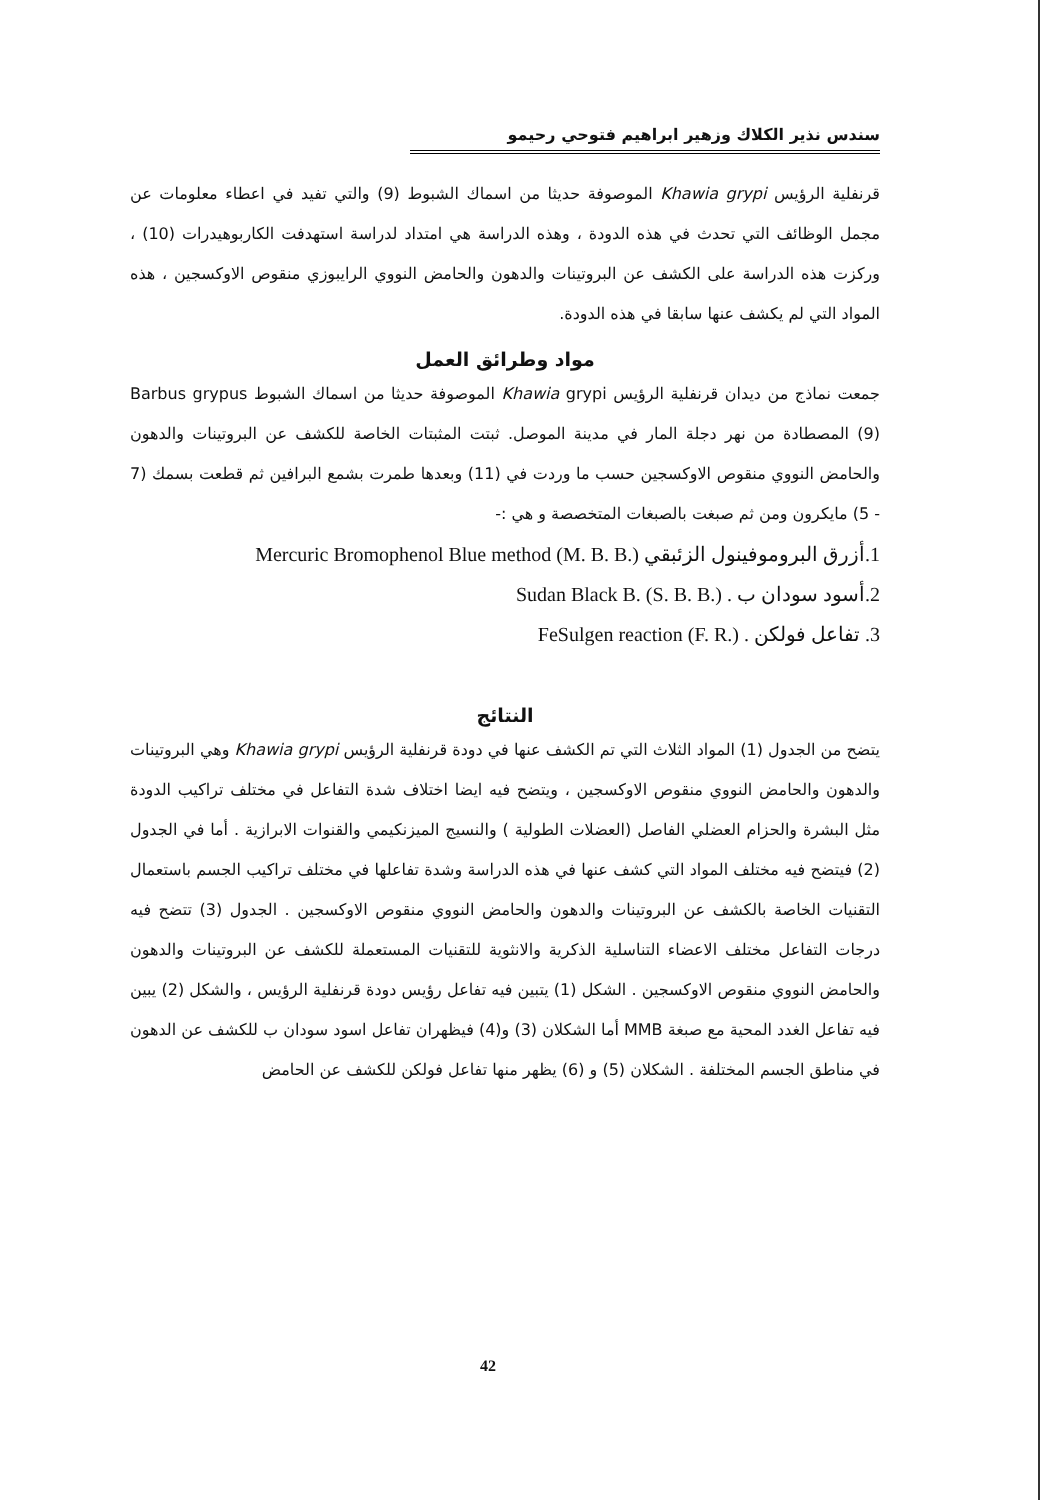سندس نذير الكلاك وزهير ابراهيم فتوحي رحيمو
قرنفلية الرؤيس Khawia grypi الموصوفة حديثا من اسماك الشبوط (9) والتي تفيد في اعطاء معلومات عن مجمل الوظائف التي تحدث في هذه الدودة ، وهذه الدراسة هي امتداد لدراسة استهدفت الكاربوهيدرات (10) ، وركزت هذه الدراسة على الكشف عن البروتينات والدهون والحامض النووي الرايبوزي منقوص الاوكسجين ، هذه المواد التي لم يكشف عنها سابقا في هذه الدودة.
مواد وطرائق العمل
جمعت نماذج من ديدان قرنفلية الرؤيس Khawia grypi الموصوفة حديثا من اسماك الشبوط Barbus grypus (9) المصطادة من نهر دجلة المار في مدينة الموصل. ثبتت المثبتات الخاصة للكشف عن البروتينات والدهون والحامض النووي منقوص الاوكسجين حسب ما وردت في (11) وبعدها طمرت بشمع البرافين ثم قطعت بسمك (7 - 5) مايكرون ومن ثم صبغت بالصبغات المتخصصة و هي :-
1.أزرق البروموفينول الزئبقي Mercuric Bromophenol Blue method (M. B. B.)
2.أسود سودان ب . Sudan Black B. (S. B. B.)
3. تفاعل فولكن . FeSulgen reaction (F. R.)
النتائج
يتضح من الجدول (1) المواد الثلاث التي تم الكشف عنها في دودة قرنفلية الرؤيس Khawia grypi وهي البروتينات والدهون والحامض النووي منقوص الاوكسجين ، ويتضح فيه ايضا اختلاف شدة التفاعل في مختلف تراكيب الدودة مثل البشرة والحزام العضلي الفاصل (العضلات الطولية ) والنسيج الميزنكيمي والقنوات الابرازية . أما في الجدول (2) فيتضح فيه مختلف المواد التي كشف عنها في هذه الدراسة وشدة تفاعلها في مختلف تراكيب الجسم باستعمال التقنيات الخاصة بالكشف عن البروتينات والدهون والحامض النووي منقوص الاوكسجين . الجدول (3) تتضح فيه درجات التفاعل مختلف الاعضاء التناسلية الذكرية والانثوية للتقنيات المستعملة للكشف عن البروتينات والدهون والحامض النووي منقوص الاوكسجين . الشكل (1) يتبين فيه تفاعل رؤيس دودة قرنفلية الرؤيس ، والشكل (2) يبين فيه تفاعل الغدد المحية مع صبغة MMB أما الشكلان (3) و(4) فيظهران تفاعل اسود سودان ب للكشف عن الدهون في مناطق الجسم المختلفة . الشكلان (5) و (6) يظهر منها تفاعل فولكن للكشف عن الحامض
42